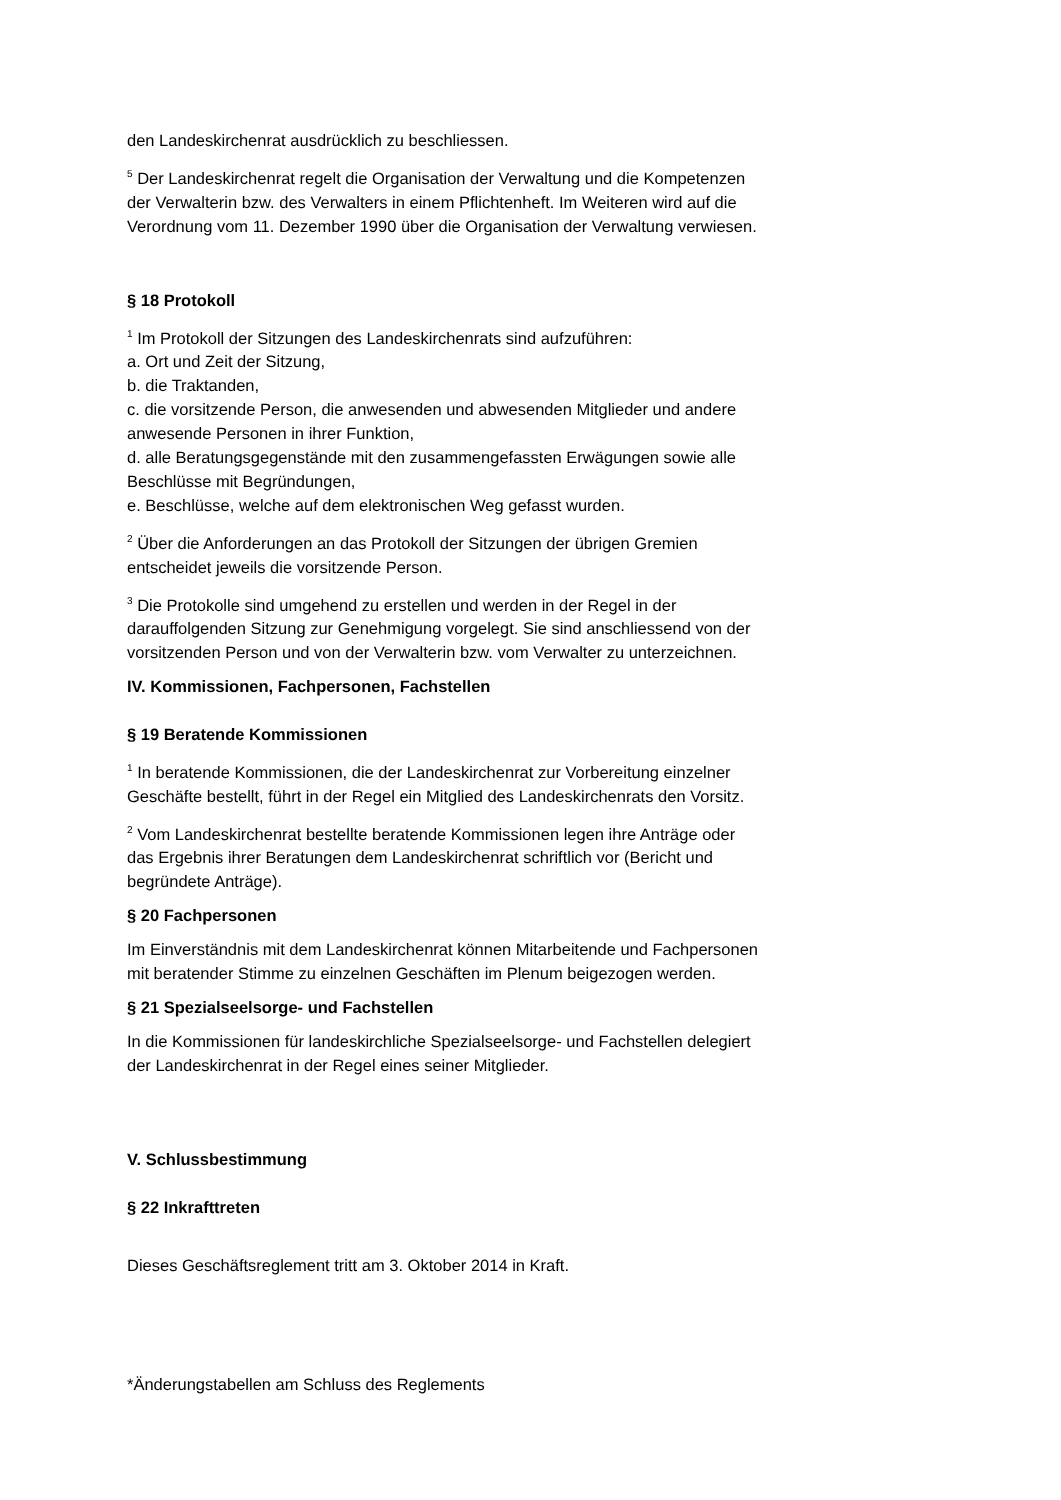den Landeskirchenrat ausdrücklich zu beschliessen.
<sup>5</sup> Der Landeskirchenrat regelt die Organisation der Verwaltung und die Kompetenzen der Verwalterin bzw. des Verwalters in einem Pflichtenheft. Im Weiteren wird auf die Verordnung vom 11. Dezember 1990 über die Organisation der Verwaltung verwiesen.
§ 18 Protokoll
<sup>1</sup> Im Protokoll der Sitzungen des Landeskirchenrats sind aufzuführen:
a. Ort und Zeit der Sitzung,
b. die Traktanden,
c. die vorsitzende Person, die anwesenden und abwesenden Mitglieder und andere anwesende Personen in ihrer Funktion,
d. alle Beratungsgegenstände mit den zusammengefassten Erwägungen sowie alle Beschlüsse mit Begründungen,
e. Beschlüsse, welche auf dem elektronischen Weg gefasst wurden.
<sup>2</sup> Über die Anforderungen an das Protokoll der Sitzungen der übrigen Gremien entscheidet jeweils die vorsitzende Person.
<sup>3</sup> Die Protokolle sind umgehend zu erstellen und werden in der Regel in der darauffolgenden Sitzung zur Genehmigung vorgelegt. Sie sind anschliessend von der vorsitzenden Person und von der Verwalterin bzw. vom Verwalter zu unterzeichnen.
IV. Kommissionen, Fachpersonen, Fachstellen
§ 19 Beratende Kommissionen
<sup>1</sup> In beratende Kommissionen, die der Landeskirchenrat zur Vorbereitung einzelner Geschäfte bestellt, führt in der Regel ein Mitglied des Landeskirchenrats den Vorsitz.
<sup>2</sup> Vom Landeskirchenrat bestellte beratende Kommissionen legen ihre Anträge oder das Ergebnis ihrer Beratungen dem Landeskirchenrat schriftlich vor (Bericht und begründete Anträge).
§ 20 Fachpersonen
Im Einverständnis mit dem Landeskirchenrat können Mitarbeitende und Fachpersonen mit beratender Stimme zu einzelnen Geschäften im Plenum beigezogen werden.
§ 21 Spezialseelsorge- und Fachstellen
In die Kommissionen für landeskirchliche Spezialseelsorge- und Fachstellen delegiert der Landeskirchenrat in der Regel eines seiner Mitglieder.
V. Schlussbestimmung
§ 22 Inkrafttreten
Dieses Geschäftsreglement tritt am 3. Oktober 2014 in Kraft.
*Änderungstabellen am Schluss des Reglements